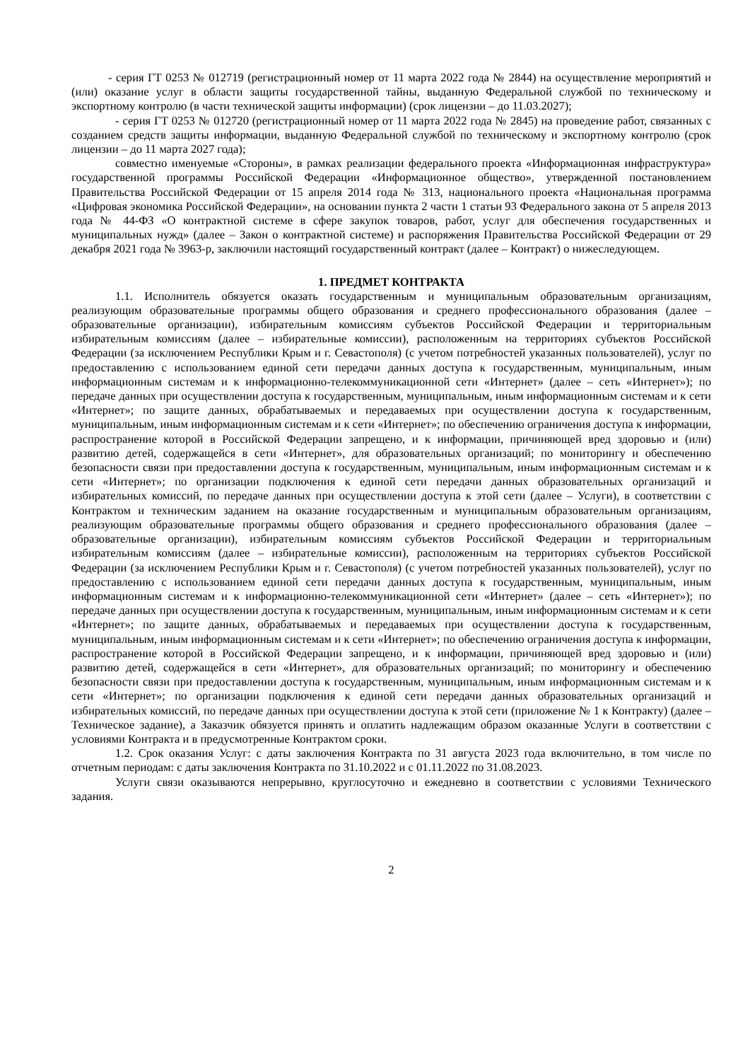- серия ГТ 0253 № 012719 (регистрационный номер от 11 марта 2022 года № 2844) на осуществление мероприятий и (или) оказание услуг в области защиты государственной тайны, выданную Федеральной службой по техническому и экспортному контролю (в части технической защиты информации) (срок лицензии – до 11.03.2027);
- серия ГТ 0253 № 012720 (регистрационный номер от 11 марта 2022 года № 2845) на проведение работ, связанных с созданием средств защиты информации, выданную Федеральной службой по техническому и экспортному контролю (срок лицензии – до 11 марта 2027 года);
совместно именуемые «Стороны», в рамках реализации федерального проекта «Информационная инфраструктура» государственной программы Российской Федерации «Информационное общество», утвержденной постановлением Правительства Российской Федерации от 15 апреля 2014 года № 313, национального проекта «Национальная программа «Цифровая экономика Российской Федерации», на основании пункта 2 части 1 статьи 93 Федерального закона от 5 апреля 2013 года № 44-ФЗ «О контрактной системе в сфере закупок товаров, работ, услуг для обеспечения государственных и муниципальных нужд» (далее – Закон о контрактной системе) и распоряжения Правительства Российской Федерации от 29 декабря 2021 года № 3963-р, заключили настоящий государственный контракт (далее – Контракт) о нижеследующем.
1. ПРЕДМЕТ КОНТРАКТА
1.1. Исполнитель обязуется оказать государственным и муниципальным образовательным организациям, реализующим образовательные программы общего образования и среднего профессионального образования (далее – образовательные организации), избирательным комиссиям субъектов Российской Федерации и территориальным избирательным комиссиям (далее – избирательные комиссии), расположенным на территориях субъектов Российской Федерации (за исключением Республики Крым и г. Севастополя) (с учетом потребностей указанных пользователей), услуг по предоставлению с использованием единой сети передачи данных доступа к государственным, муниципальным, иным информационным системам и к информационно-телекоммуникационной сети «Интернет» (далее – сеть «Интернет»); по передаче данных при осуществлении доступа к государственным, муниципальным, иным информационным системам и к сети «Интернет»; по защите данных, обрабатываемых и передаваемых при осуществлении доступа к государственным, муниципальным, иным информационным системам и к сети «Интернет»; по обеспечению ограничения доступа к информации, распространение которой в Российской Федерации запрещено, и к информации, причиняющей вред здоровью и (или) развитию детей, содержащейся в сети «Интернет», для образовательных организаций; по мониторингу и обеспечению безопасности связи при предоставлении доступа к государственным, муниципальным, иным информационным системам и к сети «Интернет»; по организации подключения к единой сети передачи данных образовательных организаций и избирательных комиссий, по передаче данных при осуществлении доступа к этой сети (далее – Услуги), в соответствии с Контрактом и техническим заданием на оказание государственным и муниципальным образовательным организациям, реализующим образовательные программы общего образования и среднего профессионального образования (далее – образовательные организации), избирательным комиссиям субъектов Российской Федерации и территориальным избирательным комиссиям (далее – избирательные комиссии), расположенным на территориях субъектов Российской Федерации (за исключением Республики Крым и г. Севастополя) (с учетом потребностей указанных пользователей), услуг по предоставлению с использованием единой сети передачи данных доступа к государственным, муниципальным, иным информационным системам и к информационно-телекоммуникационной сети «Интернет» (далее – сеть «Интернет»); по передаче данных при осуществлении доступа к государственным, муниципальным, иным информационным системам и к сети «Интернет»; по защите данных, обрабатываемых и передаваемых при осуществлении доступа к государственным, муниципальным, иным информационным системам и к сети «Интернет»; по обеспечению ограничения доступа к информации, распространение которой в Российской Федерации запрещено, и к информации, причиняющей вред здоровью и (или) развитию детей, содержащейся в сети «Интернет», для образовательных организаций; по мониторингу и обеспечению безопасности связи при предоставлении доступа к государственным, муниципальным, иным информационным системам и к сети «Интернет»; по организации подключения к единой сети передачи данных образовательных организаций и избирательных комиссий, по передаче данных при осуществлении доступа к этой сети (приложение № 1 к Контракту) (далее – Техническое задание), а Заказчик обязуется принять и оплатить надлежащим образом оказанные Услуги в соответствии с условиями Контракта и в предусмотренные Контрактом сроки.
1.2. Срок оказания Услуг: с даты заключения Контракта по 31 августа 2023 года включительно, в том числе по отчетным периодам: с даты заключения Контракта по 31.10.2022 и с 01.11.2022 по 31.08.2023.
Услуги связи оказываются непрерывно, круглосуточно и ежедневно в соответствии с условиями Технического задания.
2